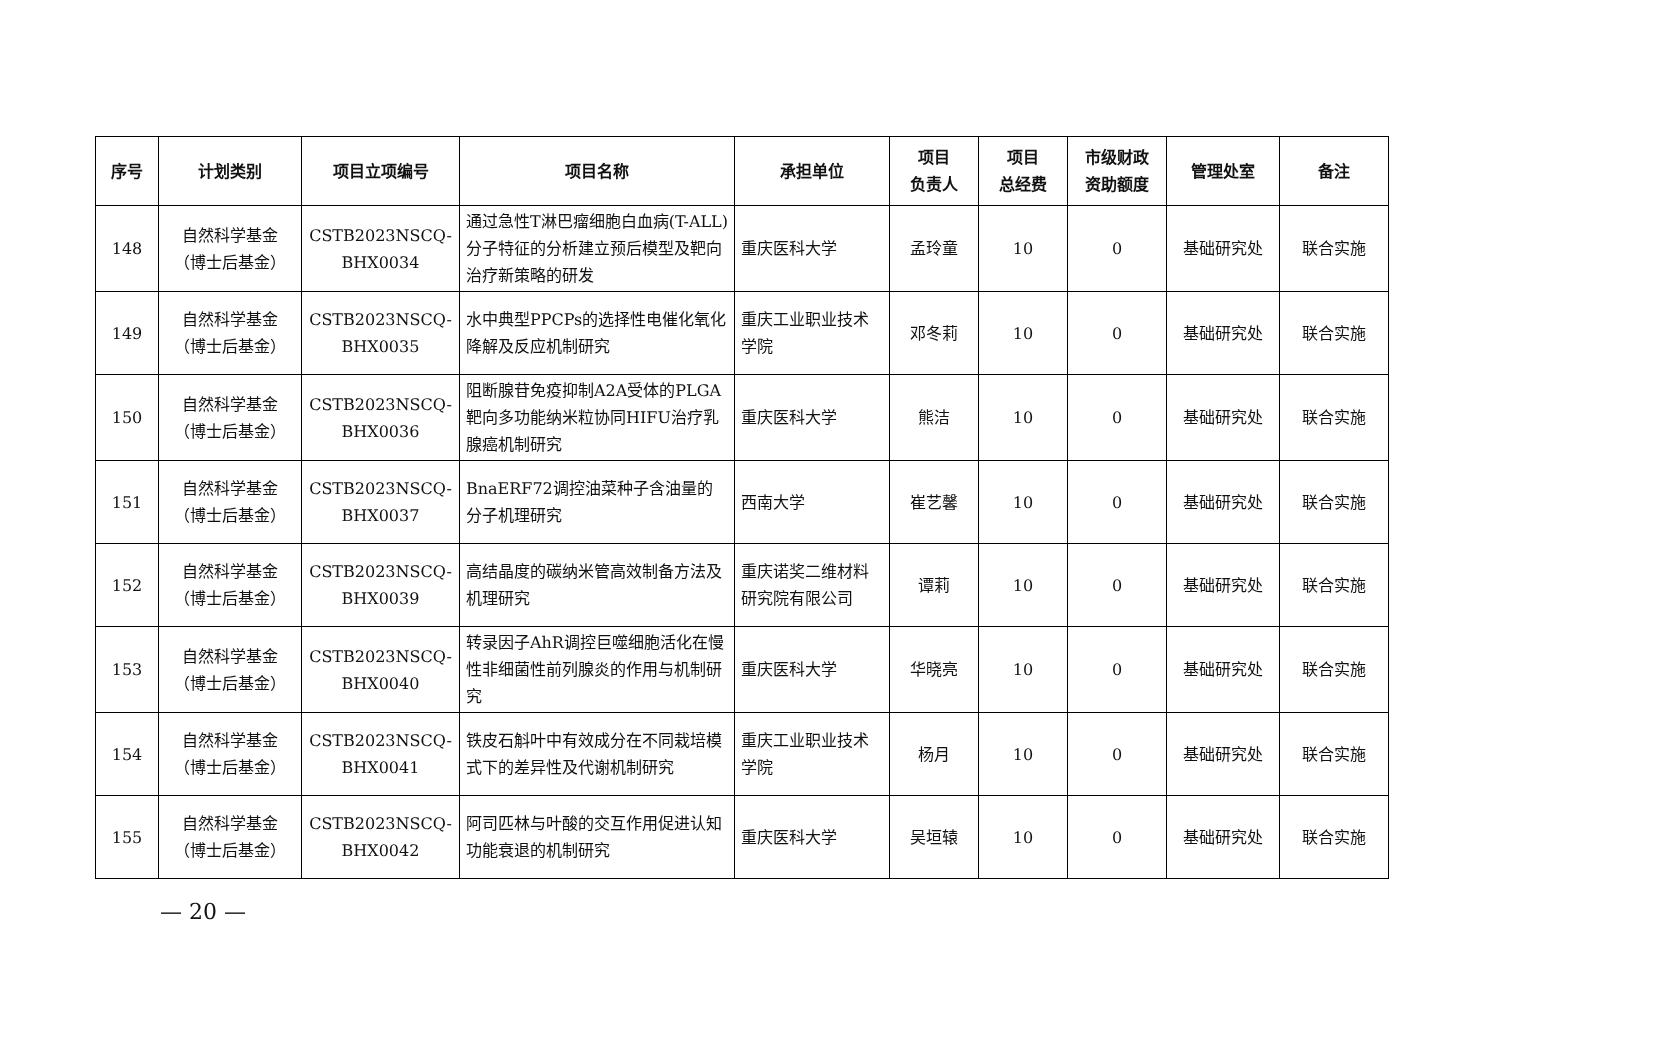| 序号 | 计划类别 | 项目立项编号 | 项目名称 | 承担单位 | 项目 负责人 | 项目 总经费 | 市级财政 资助额度 | 管理处室 | 备注 |
| --- | --- | --- | --- | --- | --- | --- | --- | --- | --- |
| 148 | 自然科学基金 （博士后基金） | CSTB2023NSCQ- BHX0034 | 通过急性T淋巴瘤细胞白血病(T-ALL)分子特征的分析建立预后模型及靶向治疗新策略的研发 | 重庆医科大学 | 孟玲童 | 10 | 0 | 基础研究处 | 联合实施 |
| 149 | 自然科学基金 （博士后基金） | CSTB2023NSCQ- BHX0035 | 水中典型PPCPs的选择性电催化氧化降解及反应机制研究 | 重庆工业职业技术学院 | 邓冬莉 | 10 | 0 | 基础研究处 | 联合实施 |
| 150 | 自然科学基金 （博士后基金） | CSTB2023NSCQ- BHX0036 | 阻断腺苷免疫抑制A2A受体的PLGA靶向多功能纳米粒协同HIFU治疗乳腺癌机制研究 | 重庆医科大学 | 熊洁 | 10 | 0 | 基础研究处 | 联合实施 |
| 151 | 自然科学基金 （博士后基金） | CSTB2023NSCQ- BHX0037 | BnaERF72调控油菜种子含油量的分子机理研究 | 西南大学 | 崔艺馨 | 10 | 0 | 基础研究处 | 联合实施 |
| 152 | 自然科学基金 （博士后基金） | CSTB2023NSCQ- BHX0039 | 高结晶度的碳纳米管高效制备方法及机理研究 | 重庆诺奖二维材料研究院有限公司 | 谭莉 | 10 | 0 | 基础研究处 | 联合实施 |
| 153 | 自然科学基金 （博士后基金） | CSTB2023NSCQ- BHX0040 | 转录因子AhR调控巨噬细胞活化在慢性非细菌性前列腺炎的作用与机制研究 | 重庆医科大学 | 华晓亮 | 10 | 0 | 基础研究处 | 联合实施 |
| 154 | 自然科学基金 （博士后基金） | CSTB2023NSCQ- BHX0041 | 铁皮石斛叶中有效成分在不同栽培模式下的差异性及代谢机制研究 | 重庆工业职业技术学院 | 杨月 | 10 | 0 | 基础研究处 | 联合实施 |
| 155 | 自然科学基金 （博士后基金） | CSTB2023NSCQ- BHX0042 | 阿司匹林与叶酸的交互作用促进认知功能衰退的机制研究 | 重庆医科大学 | 吴垣辕 | 10 | 0 | 基础研究处 | 联合实施 |
— 20 —